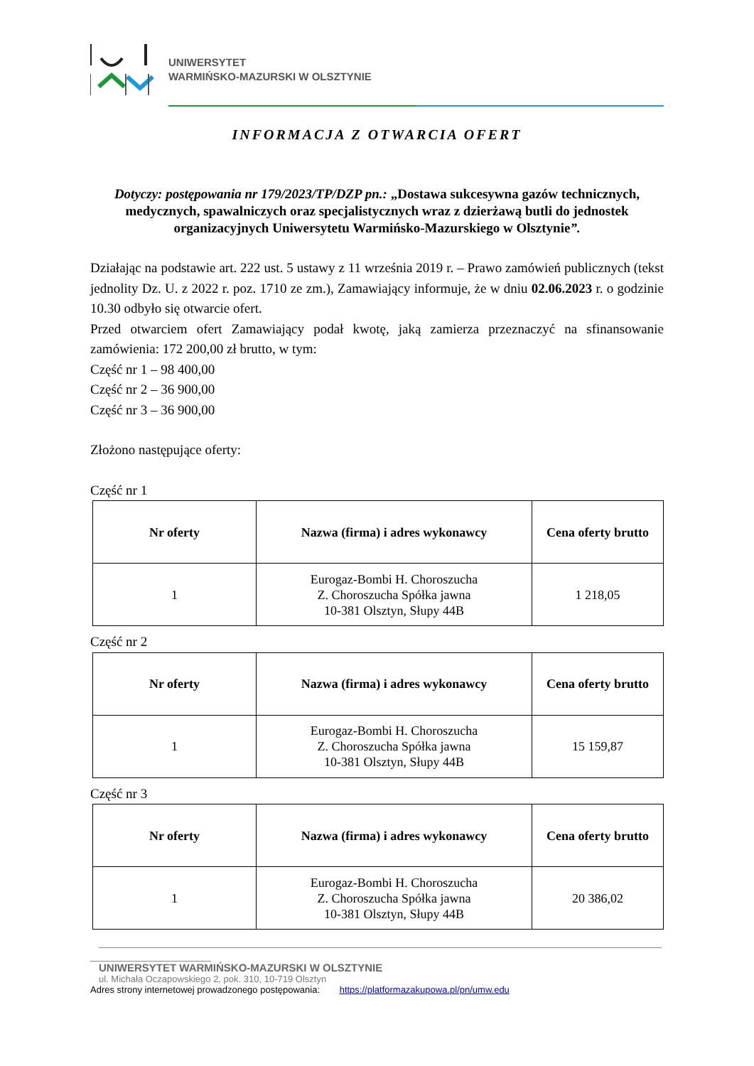UNIWERSYTET
WARMIŃSKO-MAZURSKI W OLSZTYNIE
INFORMACJA Z OTWARCIA OFERT
Dotyczy: postępowania nr 179/2023/TP/DZP pn.: „Dostawa sukcesywna gazów technicznych, medycznych, spawalniczych oraz specjalistycznych wraz z dzierżawą butli do jednostek organizacyjnych Uniwersytetu Warmińsko-Mazurskiego w Olsztynie”.
Działając na podstawie art. 222 ust. 5 ustawy z 11 września 2019 r. – Prawo zamówień publicznych (tekst jednolity Dz. U. z 2022 r. poz. 1710 ze zm.), Zamawiający informuje, że w dniu 02.06.2023 r. o godzinie 10.30 odbyło się otwarcie ofert.
Przed otwarciem ofert Zamawiający podał kwotę, jaką zamierza przeznaczyć na sfinansowanie zamówienia: 172 200,00 zł brutto, w tym:
Część nr 1 – 98 400,00
Część nr 2 – 36 900,00
Część nr 3 – 36 900,00
Złożono następujące oferty:
Część nr 1
| Nr oferty | Nazwa (firma) i adres wykonawcy | Cena oferty brutto |
| --- | --- | --- |
| 1 | Eurogaz-Bombi H. Choroszucha Z. Choroszucha Spółka jawna 10-381 Olsztyn, Słupy 44B | 1 218,05 |
Część nr 2
| Nr oferty | Nazwa (firma) i adres wykonawcy | Cena oferty brutto |
| --- | --- | --- |
| 1 | Eurogaz-Bombi H. Choroszucha Z. Choroszucha Spółka jawna 10-381 Olsztyn, Słupy 44B | 15 159,87 |
Część nr 3
| Nr oferty | Nazwa (firma) i adres wykonawcy | Cena oferty brutto |
| --- | --- | --- |
| 1 | Eurogaz-Bombi H. Choroszucha Z. Choroszucha Spółka jawna 10-381 Olsztyn, Słupy 44B | 20 386,02 |
UNIWERSYTET WARMIŃSKO-MAZURSKI W OLSZTYNIE
ul. Michała Oczapowskiego 2, pok. 310, 10-719 Olsztyn
Adres strony internetowej prowadzonego postępowania: https://platformazakupowa.pl/pn/umw.edu